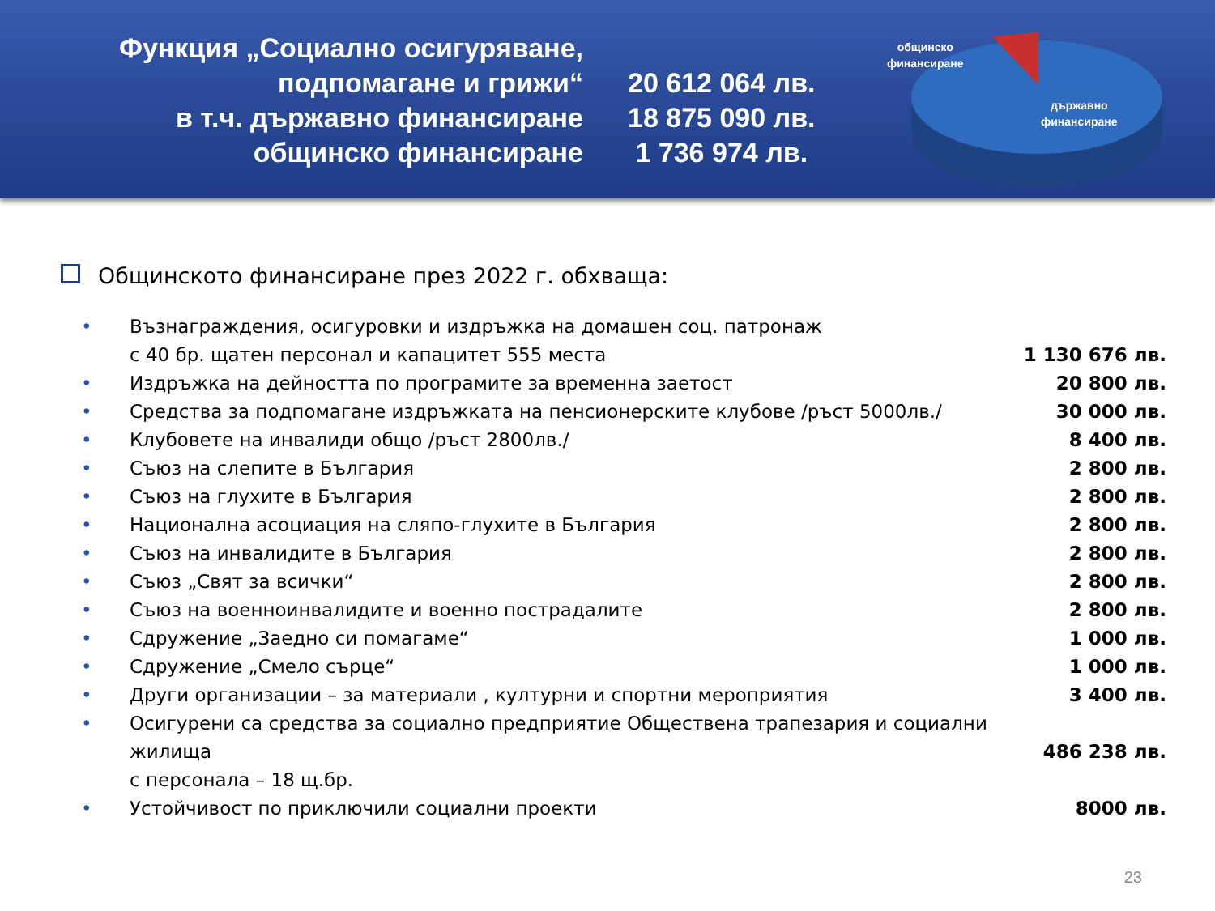Функция „Социално осигуряване,
подпомагане и грижи“
в т.ч. държавно финансиране
общинско финансиране
20 612 064 лв.
18 875 090 лв.
1 736 974 лв.
общинско
финансиране
държавно
финансиране
Общинското финансиране през 2022 г. обхваща:
• Възнаграждения, осигуровки и издръжка на домашен соц. патронаж
с 40 бр. щатен персонал и капацитет 555 места
1 130 676 лв.
• Издръжка на дейността по програмите за временна заетост
20 800 лв.
• Средства за подпомагане издръжката на пенсионерските клубове /ръст 5000лв./
30 000 лв.
• Клубовете на инвалиди общо /ръст 2800лв./
8 400 лв.
• Съюз на слепите в България 2 800 лв.
• Съюз на глухите в България 2 800 лв.
• Национална асоциация на сляпо-глухите в България
2 800 лв.
• Съюз на инвалидите в България 2 800 лв.
• Съюз „Свят за всички“ 2 800 лв.
• Съюз на военноинвалидите и военно пострадалите
2 800 лв.
• Сдружение „Заедно си помагаме“ 1 000 лв.
• Сдружение „Смело сърце“ 1 000 лв.
• Други организации – за материали , културни и спортни мероприятия
3 400 лв.
• Осигурени са средства за социално предприятие Обществена трапезария и социални жилища
с персонала – 18 щ.бр.
486 238 лв.
• Устойчивост по приключили социални проекти
8000 лв.
23